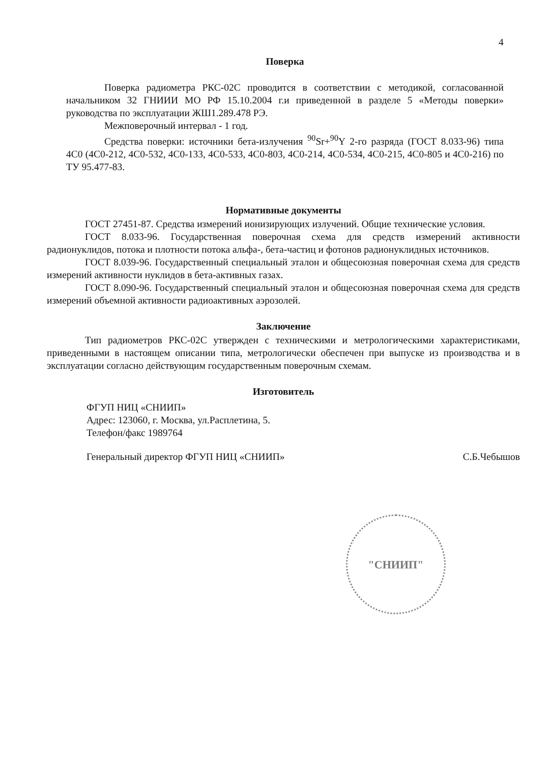4
Поверка
Поверка радиометра РКС-02С проводится в соответствии с методикой, согласованной начальником 32 ГНИИИ МО РФ 15.10.2004 г.и приведенной в разделе 5 «Методы поверки» руководства по эксплуатации ЖШ1.289.478 РЭ.
Межповерочный интервал - 1 год.
Средства поверки: источники бета-излучения <sup>90</sup>Sr+<sup>90</sup>Y 2-го разряда (ГОСТ 8.033-96) типа 4С0 (4С0-212, 4С0-532, 4С0-133, 4С0-533, 4С0-803, 4С0-214, 4С0-534, 4С0-215, 4С0-805 и 4С0-216) по ТУ 95.477-83.
Нормативные документы
ГОСТ 27451-87. Средства измерений ионизирующих излучений. Общие технические условия.
ГОСТ 8.033-96. Государственная поверочная схема для средств измерений активности радионуклидов, потока и плотности потока альфа-, бета-частиц и фотонов радионуклидных источников.
ГОСТ 8.039-96. Государственный специальный эталон и общесоюзная поверочная схема для средств измерений активности нуклидов в бета-активных газах.
ГОСТ 8.090-96. Государственный специальный эталон и общесоюзная поверочная схема для средств измерений объемной активности радиоактивных аэрозолей.
Заключение
Тип радиометров РКС-02С утвержден с техническими и метрологическими характеристиками, приведенными в настоящем описании типа, метрологически обеспечен при выпуске из производства и в эксплуатации согласно действующим государственным поверочным схемам.
Изготовитель
ФГУП НИЦ «СНИИП»
Адрес: 123060, г. Москва, ул.Расплетина, 5.
Телефон/факс 1989764
Генеральный директор ФГУП НИЦ «СНИИП» С.Б.Чебышов
"СНИИП"